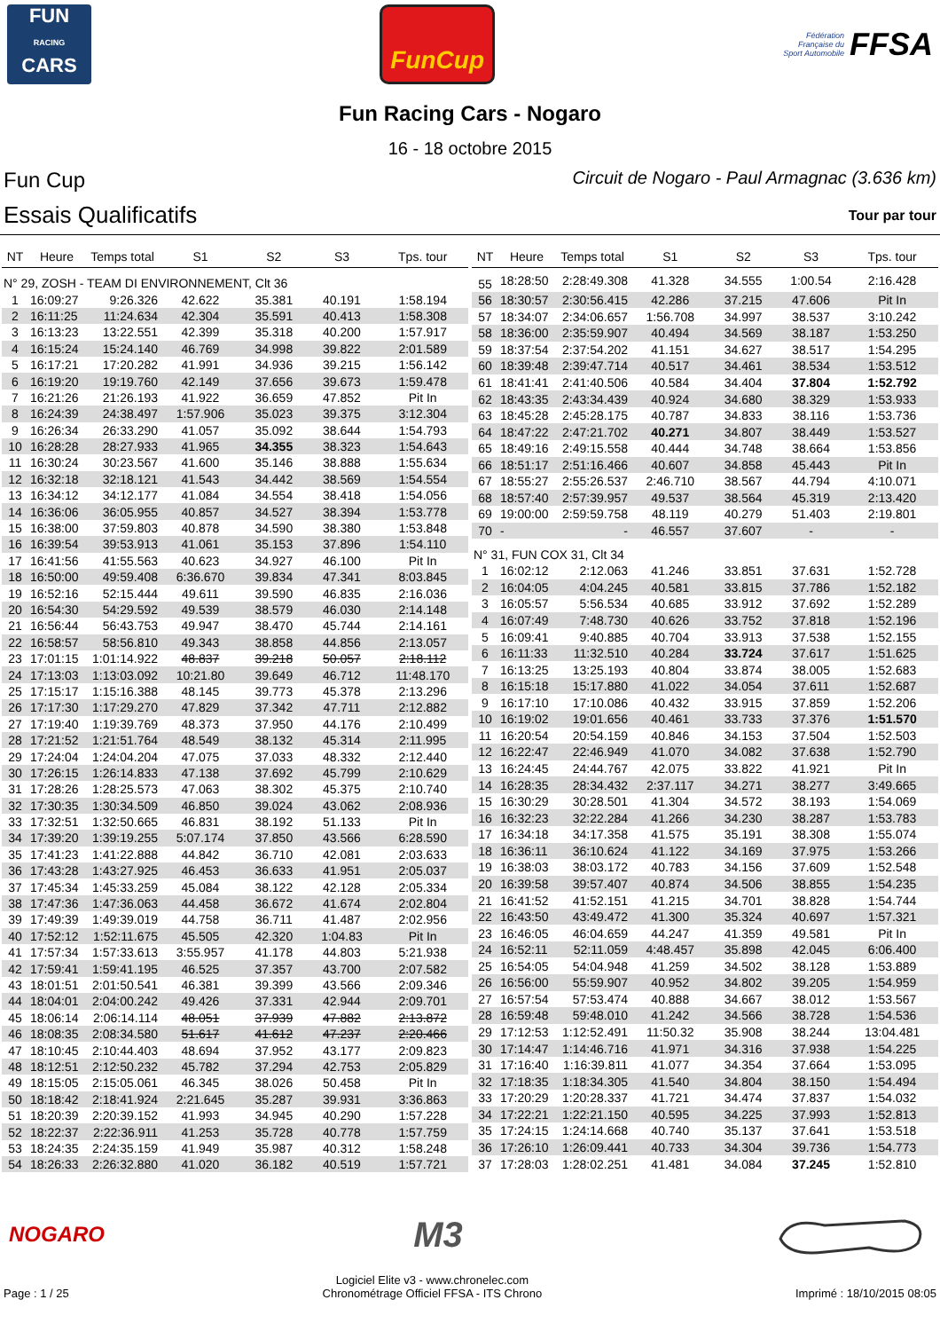FUN
RACING
CARS
FunCup
Fédération
Française du
Sport Automobile FFSA
Fun Racing Cars - Nogaro
16 - 18 octobre 2015
Fun Cup Circuit de Nogaro - Paul Armagnac (3.636 km)
Essais Qualificatifs Tour par tour
| NT | Heure | Temps total | S1 | S2 | S3 | Tps. tour |
| --- | --- | --- | --- | --- | --- | --- |
| N° 29, ZOSH - TEAM DI ENVIRONNEMENT, Clt 36 | | | | | | |
| 1 | 16:09:27 | 9:26.326 | 42.622 | 35.381 | 40.191 | 1:58.194 |
| 2 | 16:11:25 | 11:24.634 | 42.304 | 35.591 | 40.413 | 1:58.308 |
| 3 | 16:13:23 | 13:22.551 | 42.399 | 35.318 | 40.200 | 1:57.917 |
| 4 | 16:15:24 | 15:24.140 | 46.769 | 34.998 | 39.822 | 2:01.589 |
| 5 | 16:17:21 | 17:20.282 | 41.991 | 34.936 | 39.215 | 1:56.142 |
| 6 | 16:19:20 | 19:19.760 | 42.149 | 37.656 | 39.673 | 1:59.478 |
| 7 | 16:21:26 | 21:26.193 | 41.922 | 36.659 | 47.852 | Pit In |
| 8 | 16:24:39 | 24:38.497 | 1:57.906 | 35.023 | 39.375 | 3:12.304 |
| 9 | 16:26:34 | 26:33.290 | 41.057 | 35.092 | 38.644 | 1:54.793 |
| 10 | 16:28:28 | 28:27.933 | 41.965 | 34.355 | 38.323 | 1:54.643 |
| 11 | 16:30:24 | 30:23.567 | 41.600 | 35.146 | 38.888 | 1:55.634 |
| 12 | 16:32:18 | 32:18.121 | 41.543 | 34.442 | 38.569 | 1:54.554 |
| 13 | 16:34:12 | 34:12.177 | 41.084 | 34.554 | 38.418 | 1:54.056 |
| 14 | 16:36:06 | 36:05.955 | 40.857 | 34.527 | 38.394 | 1:53.778 |
| 15 | 16:38:00 | 37:59.803 | 40.878 | 34.590 | 38.380 | 1:53.848 |
| 16 | 16:39:54 | 39:53.913 | 41.061 | 35.153 | 37.896 | 1:54.110 |
| 17 | 16:41:56 | 41:55.563 | 40.623 | 34.927 | 46.100 | Pit In |
| 18 | 16:50:00 | 49:59.408 | 6:36.670 | 39.834 | 47.341 | 8:03.845 |
| 19 | 16:52:16 | 52:15.444 | 49.611 | 39.590 | 46.835 | 2:16.036 |
| 20 | 16:54:30 | 54:29.592 | 49.539 | 38.579 | 46.030 | 2:14.148 |
| 21 | 16:56:44 | 56:43.753 | 49.947 | 38.470 | 45.744 | 2:14.161 |
| 22 | 16:58:57 | 58:56.810 | 49.343 | 38.858 | 44.856 | 2:13.057 |
| 23 | 17:01:15 | 1:01:14.922 | 48.837 | 39.218 | 50.057 | 2:18.112 |
| 24 | 17:13:03 | 1:13:03.092 | 10:21.80 | 39.649 | 46.712 | 11:48.170 |
| 25 | 17:15:17 | 1:15:16.388 | 48.145 | 39.773 | 45.378 | 2:13.296 |
| 26 | 17:17:30 | 1:17:29.270 | 47.829 | 37.342 | 47.711 | 2:12.882 |
| 27 | 17:19:40 | 1:19:39.769 | 48.373 | 37.950 | 44.176 | 2:10.499 |
| 28 | 17:21:52 | 1:21:51.764 | 48.549 | 38.132 | 45.314 | 2:11.995 |
| 29 | 17:24:04 | 1:24:04.204 | 47.075 | 37.033 | 48.332 | 2:12.440 |
| 30 | 17:26:15 | 1:26:14.833 | 47.138 | 37.692 | 45.799 | 2:10.629 |
| 31 | 17:28:26 | 1:28:25.573 | 47.063 | 38.302 | 45.375 | 2:10.740 |
| 32 | 17:30:35 | 1:30:34.509 | 46.850 | 39.024 | 43.062 | 2:08.936 |
| 33 | 17:32:51 | 1:32:50.665 | 46.831 | 38.192 | 51.133 | Pit In |
| 34 | 17:39:20 | 1:39:19.255 | 5:07.174 | 37.850 | 43.566 | 6:28.590 |
| 35 | 17:41:23 | 1:41:22.888 | 44.842 | 36.710 | 42.081 | 2:03.633 |
| 36 | 17:43:28 | 1:43:27.925 | 46.453 | 36.633 | 41.951 | 2:05.037 |
| 37 | 17:45:34 | 1:45:33.259 | 45.084 | 38.122 | 42.128 | 2:05.334 |
| 38 | 17:47:36 | 1:47:36.063 | 44.458 | 36.672 | 41.674 | 2:02.804 |
| 39 | 17:49:39 | 1:49:39.019 | 44.758 | 36.711 | 41.487 | 2:02.956 |
| 40 | 17:52:12 | 1:52:11.675 | 45.505 | 42.320 | 1:04.83 | Pit In |
| 41 | 17:57:34 | 1:57:33.613 | 3:55.957 | 41.178 | 44.803 | 5:21.938 |
| 42 | 17:59:41 | 1:59:41.195 | 46.525 | 37.357 | 43.700 | 2:07.582 |
| 43 | 18:01:51 | 2:01:50.541 | 46.381 | 39.399 | 43.566 | 2:09.346 |
| 44 | 18:04:01 | 2:04:00.242 | 49.426 | 37.331 | 42.944 | 2:09.701 |
| 45 | 18:06:14 | 2:06:14.114 | 48.051 | 37.939 | 47.882 | 2:13.872 |
| 46 | 18:08:35 | 2:08:34.580 | 51.617 | 41.612 | 47.237 | 2:20.466 |
| 47 | 18:10:45 | 2:10:44.403 | 48.694 | 37.952 | 43.177 | 2:09.823 |
| 48 | 18:12:51 | 2:12:50.232 | 45.782 | 37.294 | 42.753 | 2:05.829 |
| 49 | 18:15:05 | 2:15:05.061 | 46.345 | 38.026 | 50.458 | Pit In |
| 50 | 18:18:42 | 2:18:41.924 | 2:21.645 | 35.287 | 39.931 | 3:36.863 |
| 51 | 18:20:39 | 2:20:39.152 | 41.993 | 34.945 | 40.290 | 1:57.228 |
| 52 | 18:22:37 | 2:22:36.911 | 41.253 | 35.728 | 40.778 | 1:57.759 |
| 53 | 18:24:35 | 2:24:35.159 | 41.949 | 35.987 | 40.312 | 1:58.248 |
| 54 | 18:26:33 | 2:26:32.880 | 41.020 | 36.182 | 40.519 | 1:57.721 |
| NT | Heure | Temps total | S1 | S2 | S3 | Tps. tour |
| --- | --- | --- | --- | --- | --- | --- |
| 55 | 18:28:50 | 2:28:49.308 | 41.328 | 34.555 | 1:00.54 | 2:16.428 |
| 56 | 18:30:57 | 2:30:56.415 | 42.286 | 37.215 | 47.606 | Pit In |
| 57 | 18:34:07 | 2:34:06.657 | 1:56.708 | 34.997 | 38.537 | 3:10.242 |
| 58 | 18:36:00 | 2:35:59.907 | 40.494 | 34.569 | 38.187 | 1:53.250 |
| 59 | 18:37:54 | 2:37:54.202 | 41.151 | 34.627 | 38.517 | 1:54.295 |
| 60 | 18:39:48 | 2:39:47.714 | 40.517 | 34.461 | 38.534 | 1:53.512 |
| 61 | 18:41:41 | 2:41:40.506 | 40.584 | 34.404 | 37.804 | 1:52.792 |
| 62 | 18:43:35 | 2:43:34.439 | 40.924 | 34.680 | 38.329 | 1:53.933 |
| 63 | 18:45:28 | 2:45:28.175 | 40.787 | 34.833 | 38.116 | 1:53.736 |
| 64 | 18:47:22 | 2:47:21.702 | 40.271 | 34.807 | 38.449 | 1:53.527 |
| 65 | 18:49:16 | 2:49:15.558 | 40.444 | 34.748 | 38.664 | 1:53.856 |
| 66 | 18:51:17 | 2:51:16.466 | 40.607 | 34.858 | 45.443 | Pit In |
| 67 | 18:55:27 | 2:55:26.537 | 2:46.710 | 38.567 | 44.794 | 4:10.071 |
| 68 | 18:57:40 | 2:57:39.957 | 49.537 | 38.564 | 45.319 | 2:13.420 |
| 69 | 19:00:00 | 2:59:59.758 | 48.119 | 40.279 | 51.403 | 2:19.801 |
| 70 | - | - | 46.557 | 37.607 | - | - |
| N° 31, FUN COX 31, Clt 34 | | | | | | |
| 1 | 16:02:12 | 2:12.063 | 41.246 | 33.851 | 37.631 | 1:52.728 |
| 2 | 16:04:05 | 4:04.245 | 40.581 | 33.815 | 37.786 | 1:52.182 |
| 3 | 16:05:57 | 5:56.534 | 40.685 | 33.912 | 37.692 | 1:52.289 |
| 4 | 16:07:49 | 7:48.730 | 40.626 | 33.752 | 37.818 | 1:52.196 |
| 5 | 16:09:41 | 9:40.885 | 40.704 | 33.913 | 37.538 | 1:52.155 |
| 6 | 16:11:33 | 11:32.510 | 40.284 | 33.724 | 37.617 | 1:51.625 |
| 7 | 16:13:25 | 13:25.193 | 40.804 | 33.874 | 38.005 | 1:52.683 |
| 8 | 16:15:18 | 15:17.880 | 41.022 | 34.054 | 37.611 | 1:52.687 |
| 9 | 16:17:10 | 17:10.086 | 40.432 | 33.915 | 37.859 | 1:52.206 |
| 10 | 16:19:02 | 19:01.656 | 40.461 | 33.733 | 37.376 | 1:51.570 |
| 11 | 16:20:54 | 20:54.159 | 40.846 | 34.153 | 37.504 | 1:52.503 |
| 12 | 16:22:47 | 22:46.949 | 41.070 | 34.082 | 37.638 | 1:52.790 |
| 13 | 16:24:45 | 24:44.767 | 42.075 | 33.822 | 41.921 | Pit In |
| 14 | 16:28:35 | 28:34.432 | 2:37.117 | 34.271 | 38.277 | 3:49.665 |
| 15 | 16:30:29 | 30:28.501 | 41.304 | 34.572 | 38.193 | 1:54.069 |
| 16 | 16:32:23 | 32:22.284 | 41.266 | 34.230 | 38.287 | 1:53.783 |
| 17 | 16:34:18 | 34:17.358 | 41.575 | 35.191 | 38.308 | 1:55.074 |
| 18 | 16:36:11 | 36:10.624 | 41.122 | 34.169 | 37.975 | 1:53.266 |
| 19 | 16:38:03 | 38:03.172 | 40.783 | 34.156 | 37.609 | 1:52.548 |
| 20 | 16:39:58 | 39:57.407 | 40.874 | 34.506 | 38.855 | 1:54.235 |
| 21 | 16:41:52 | 41:52.151 | 41.215 | 34.701 | 38.828 | 1:54.744 |
| 22 | 16:43:50 | 43:49.472 | 41.300 | 35.324 | 40.697 | 1:57.321 |
| 23 | 16:46:05 | 46:04.659 | 44.247 | 41.359 | 49.581 | Pit In |
| 24 | 16:52:11 | 52:11.059 | 4:48.457 | 35.898 | 42.045 | 6:06.400 |
| 25 | 16:54:05 | 54:04.948 | 41.259 | 34.502 | 38.128 | 1:53.889 |
| 26 | 16:56:00 | 55:59.907 | 40.952 | 34.802 | 39.205 | 1:54.959 |
| 27 | 16:57:54 | 57:53.474 | 40.888 | 34.667 | 38.012 | 1:53.567 |
| 28 | 16:59:48 | 59:48.010 | 41.242 | 34.566 | 38.728 | 1:54.536 |
| 29 | 17:12:53 | 1:12:52.491 | 11:50.32 | 35.908 | 38.244 | 13:04.481 |
| 30 | 17:14:47 | 1:14:46.716 | 41.971 | 34.316 | 37.938 | 1:54.225 |
| 31 | 17:16:40 | 1:16:39.811 | 41.077 | 34.354 | 37.664 | 1:53.095 |
| 32 | 17:18:35 | 1:18:34.305 | 41.540 | 34.804 | 38.150 | 1:54.494 |
| 33 | 17:20:29 | 1:20:28.337 | 41.721 | 34.474 | 37.837 | 1:54.032 |
| 34 | 17:22:21 | 1:22:21.150 | 40.595 | 34.225 | 37.993 | 1:52.813 |
| 35 | 17:24:15 | 1:24:14.668 | 40.740 | 35.137 | 37.641 | 1:53.518 |
| 36 | 17:26:10 | 1:26:09.441 | 40.733 | 34.304 | 39.736 | 1:54.773 |
| 37 | 17:28:03 | 1:28:02.251 | 41.481 | 34.084 | 37.245 | 1:52.810 |
NOGARO M3
Page : 1 / 25
Logiciel Elite v3 - www.chronelec.com
Chronométrage Officiel FFSA - ITS Chrono
Imprimé : 18/10/2015 08:05